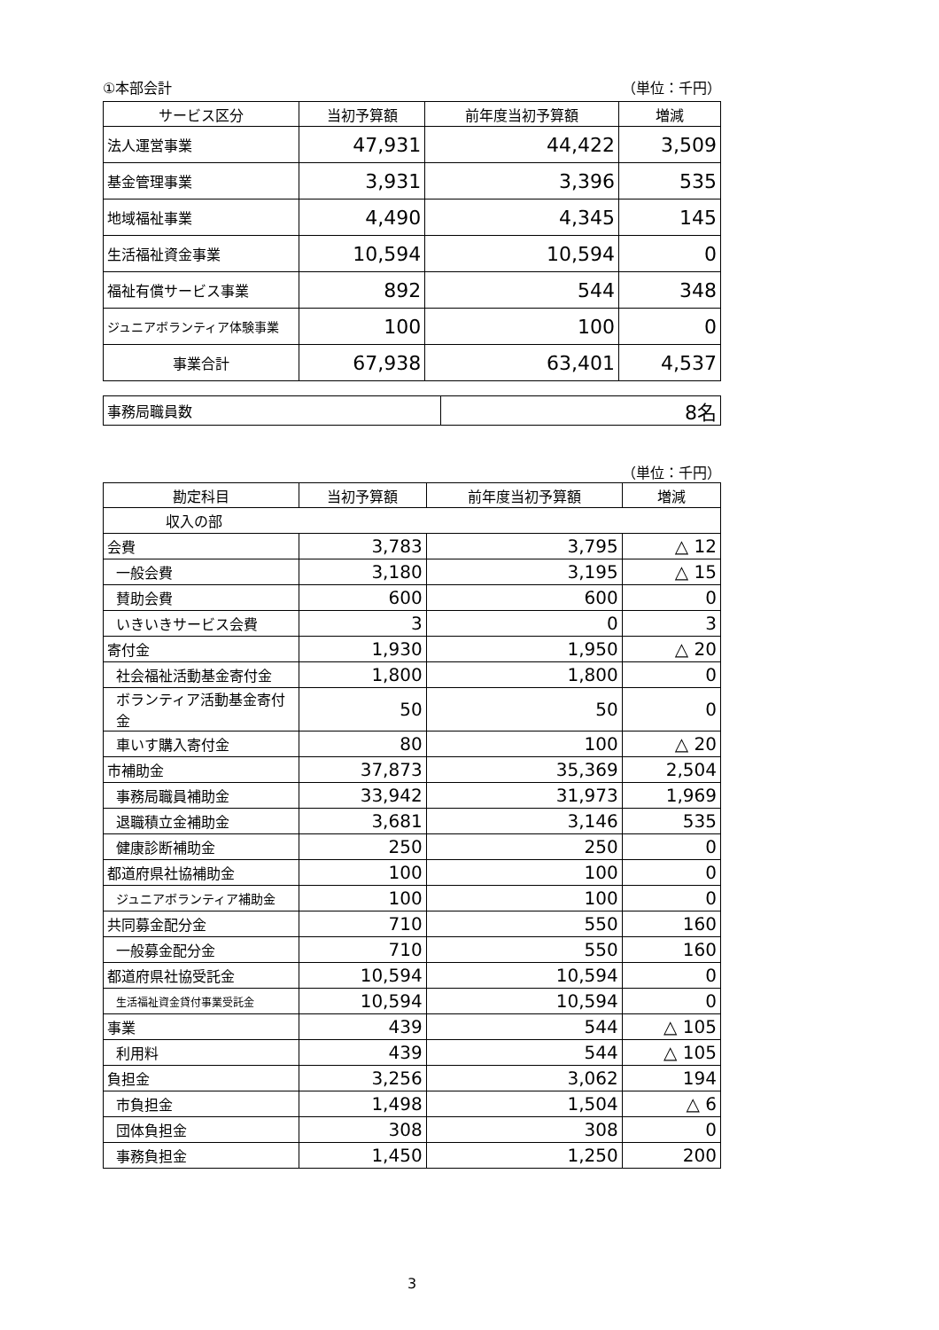①本部会計 （単位：千円）
| サービス区分 | 当初予算額 | 前年度当初予算額 | 増減 |
| --- | --- | --- | --- |
| 法人運営事業 | 47,931 | 44,422 | 3,509 |
| 基金管理事業 | 3,931 | 3,396 | 535 |
| 地域福祉事業 | 4,490 | 4,345 | 145 |
| 生活福祉資金事業 | 10,594 | 10,594 | 0 |
| 福祉有償サービス事業 | 892 | 544 | 348 |
| ジュニアボランティア体験事業 | 100 | 100 | 0 |
| 事業合計 | 67,938 | 63,401 | 4,537 |
| 事務局職員数 | 8名 |
（単位：千円）
| 勘定科目 | 当初予算額 | 前年度当初予算額 | 増減 |
| --- | --- | --- | --- |
| 収入の部 | | | |
| 会費 | 3,783 | 3,795 | △ 12 |
| 一般会費 | 3,180 | 3,195 | △ 15 |
| 賛助会費 | 600 | 600 | 0 |
| いきいきサービス会費 | 3 | 0 | 3 |
| 寄付金 | 1,930 | 1,950 | △ 20 |
| 社会福祉活動基金寄付金 | 1,800 | 1,800 | 0 |
| ボランティア活動基金寄付金 | 50 | 50 | 0 |
| 車いす購入寄付金 | 80 | 100 | △ 20 |
| 市補助金 | 37,873 | 35,369 | 2,504 |
| 事務局職員補助金 | 33,942 | 31,973 | 1,969 |
| 退職積立金補助金 | 3,681 | 3,146 | 535 |
| 健康診断補助金 | 250 | 250 | 0 |
| 都道府県社協補助金 | 100 | 100 | 0 |
| ジュニアボランティア補助金 | 100 | 100 | 0 |
| 共同募金配分金 | 710 | 550 | 160 |
| 一般募金配分金 | 710 | 550 | 160 |
| 都道府県社協受託金 | 10,594 | 10,594 | 0 |
| 生活福祉資金貸付事業受託金 | 10,594 | 10,594 | 0 |
| 事業 | 439 | 544 | △ 105 |
| 利用料 | 439 | 544 | △ 105 |
| 負担金 | 3,256 | 3,062 | 194 |
| 市負担金 | 1,498 | 1,504 | △ 6 |
| 団体負担金 | 308 | 308 | 0 |
| 事務負担金 | 1,450 | 1,250 | 200 |
3